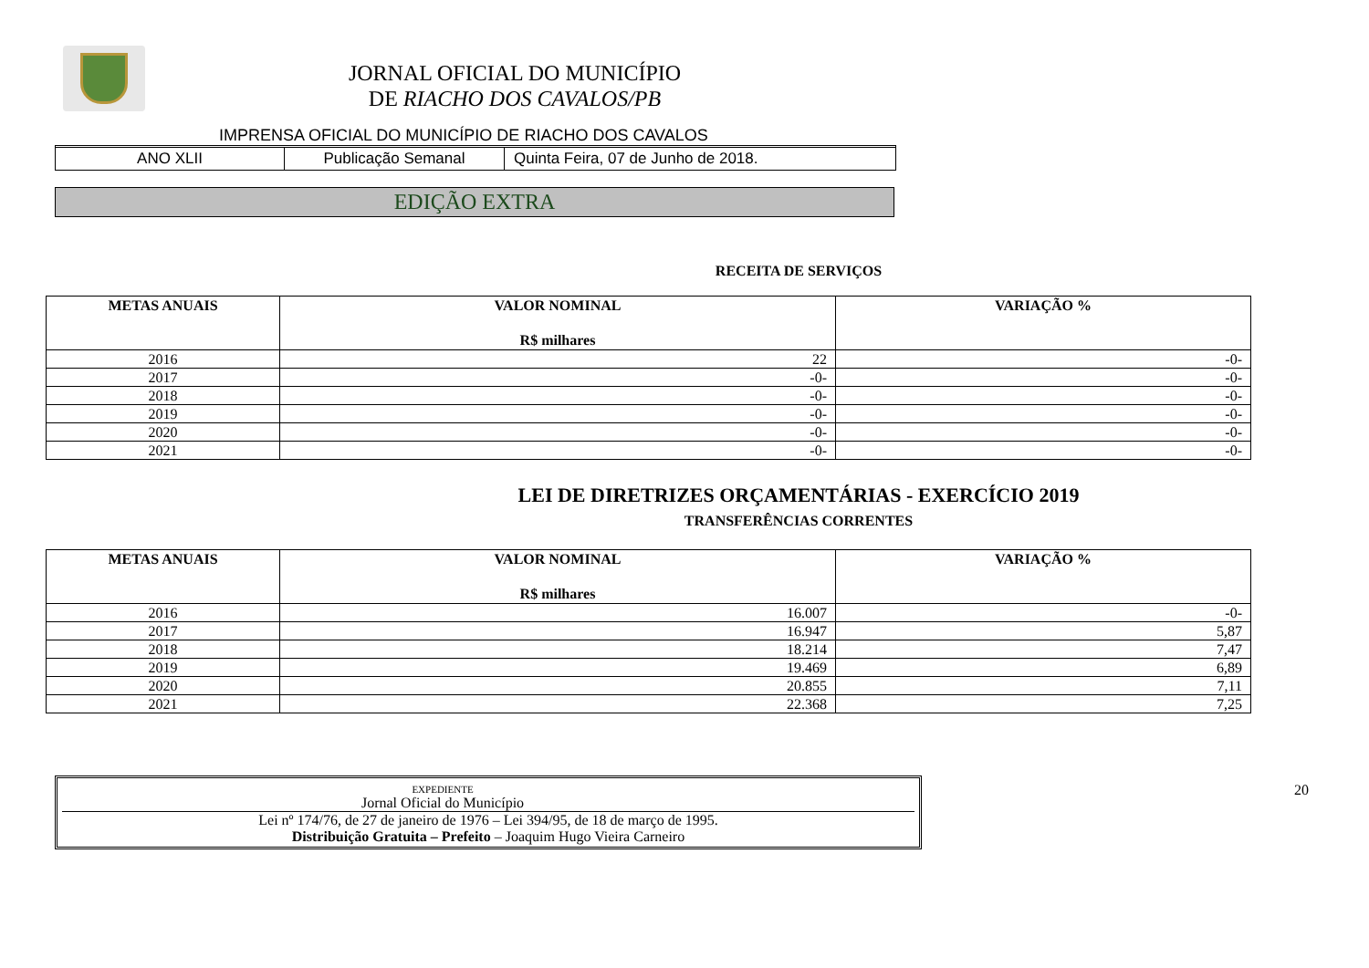JORNAL OFICIAL DO MUNICÍPIO
DE RIACHO DOS CAVALOS/PB
IMPRENSA OFICIAL DO MUNICÍPIO DE RIACHO DOS CAVALOS
ANO XLII Publicação Semanal Quinta Feira, 07 de Junho de 2018.
EDIÇÃO EXTRA
RECEITA DE SERVIÇOS
| METAS ANUAIS | VALOR NOMINAL R$ milhares | VARIAÇÃO % |
| --- | --- | --- |
| 2016 | 22 | -0- |
| 2017 | -0- | -0- |
| 2018 | -0- | -0- |
| 2019 | -0- | -0- |
| 2020 | -0- | -0- |
| 2021 | -0- | -0- |
LEI DE DIRETRIZES ORÇAMENTÁRIAS - EXERCÍCIO 2019
TRANSFERÊNCIAS CORRENTES
| METAS ANUAIS | VALOR NOMINAL R$ milhares | VARIAÇÃO % |
| --- | --- | --- |
| 2016 | 16.007 | -0- |
| 2017 | 16.947 | 5,87 |
| 2018 | 18.214 | 7,47 |
| 2019 | 19.469 | 6,89 |
| 2020 | 20.855 | 7,11 |
| 2021 | 22.368 | 7,25 |
EXPEDIENTE
Jornal Oficial do Município
Lei nº 174/76, de 27 de janeiro de 1976 – Lei 394/95, de 18 de março de 1995.
Distribuição Gratuita – Prefeito – Joaquim Hugo Vieira Carneiro
20